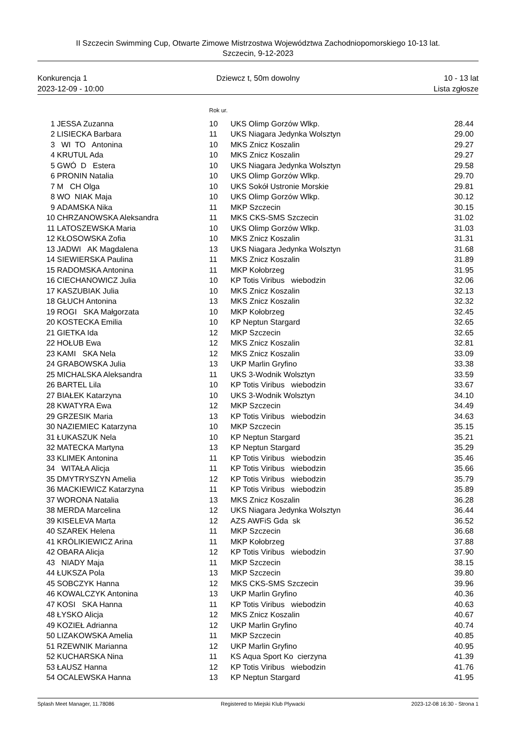II Szczecin Swimming Cup, Otwarte Zimowe Mistrzostwa Województwa Zachodniopomorskiego 10-13 lat.
Szczecin, 9-12-2023
Konkurencja 1
2023-12-09 - 10:00
Dziewcz t, 50m dowolny 10 - 13 lat
Lista zgłosze
Rok ur.
| 1 | JESSA Zuzanna | 10 | UKS Olimp Gorzów Wlkp. | 28.44 |
| 2 | LISIECKA Barbara | 11 | UKS Niagara Jedynka Wolsztyn | 29.00 |
| 3 | WI TO Antonina | 10 | MKS Znicz Koszalin | 29.27 |
| 4 | KRUTUL Ada | 10 | MKS Znicz Koszalin | 29.27 |
| 5 | GWÓ D Estera | 10 | UKS Niagara Jedynka Wolsztyn | 29.58 |
| 6 | PRONIN Natalia | 10 | UKS Olimp Gorzów Wlkp. | 29.70 |
| 7 | M CH Olga | 10 | UKS Sokół Ustronie Morskie | 29.81 |
| 8 | WO NIAK Maja | 10 | UKS Olimp Gorzów Wlkp. | 30.12 |
| 9 | ADAMSKA Nika | 11 | MKP Szczecin | 30.15 |
| 10 | CHRZANOWSKA Aleksandra | 11 | MKS CKS-SMS Szczecin | 31.02 |
| 11 | LATOSZEWSKA Maria | 10 | UKS Olimp Gorzów Wlkp. | 31.03 |
| 12 | KŁOSOWSKA Zofia | 10 | MKS Znicz Koszalin | 31.31 |
| 13 | JADWI AK Magdalena | 13 | UKS Niagara Jedynka Wolsztyn | 31.68 |
| 14 | SIEWIERSKA Paulina | 11 | MKS Znicz Koszalin | 31.89 |
| 15 | RADOMSKA Antonina | 11 | MKP Kołobrzeg | 31.95 |
| 16 | CIECHANOWICZ Julia | 10 | KP Totis Viribus wiebodzin | 32.06 |
| 17 | KASZUBIAK Julia | 10 | MKS Znicz Koszalin | 32.13 |
| 18 | GŁUCH Antonina | 13 | MKS Znicz Koszalin | 32.32 |
| 19 | ROGI SKA Małgorzata | 10 | MKP Kołobrzeg | 32.45 |
| 20 | KOSTECKA Emilia | 10 | KP Neptun Stargard | 32.65 |
| 21 | GIETKA Ida | 12 | MKP Szczecin | 32.65 |
| 22 | HOŁUB Ewa | 12 | MKS Znicz Koszalin | 32.81 |
| 23 | KAMI SKA Nela | 12 | MKS Znicz Koszalin | 33.09 |
| 24 | GRABOWSKA Julia | 13 | UKP Marlin Gryfino | 33.38 |
| 25 | MICHALSKA Aleksandra | 11 | UKS 3-Wodnik Wolsztyn | 33.59 |
| 26 | BARTEL Lila | 10 | KP Totis Viribus wiebodzin | 33.67 |
| 27 | BIAŁEK Katarzyna | 10 | UKS 3-Wodnik Wolsztyn | 34.10 |
| 28 | KWATYRA Ewa | 12 | MKP Szczecin | 34.49 |
| 29 | GRZESIK Maria | 13 | KP Totis Viribus wiebodzin | 34.63 |
| 30 | NAZIEMIEC Katarzyna | 10 | MKP Szczecin | 35.15 |
| 31 | ŁUKASZUK Nela | 10 | KP Neptun Stargard | 35.21 |
| 32 | MATECKA Martyna | 13 | KP Neptun Stargard | 35.29 |
| 33 | KLIMEK Antonina | 11 | KP Totis Viribus wiebodzin | 35.46 |
| 34 | WITAŁA Alicja | 11 | KP Totis Viribus wiebodzin | 35.66 |
| 35 | DMYTRYSZYN Amelia | 12 | KP Totis Viribus wiebodzin | 35.79 |
| 36 | MACKIEWICZ Katarzyna | 11 | KP Totis Viribus wiebodzin | 35.89 |
| 37 | WORONA Natalia | 13 | MKS Znicz Koszalin | 36.28 |
| 38 | MERDA Marcelina | 12 | UKS Niagara Jedynka Wolsztyn | 36.44 |
| 39 | KISELEVA Marta | 12 | AZS AWFiS Gda sk | 36.52 |
| 40 | SZAREK Helena | 11 | MKP Szczecin | 36.68 |
| 41 | KRÓLIKIEWICZ Arina | 11 | MKP Kołobrzeg | 37.88 |
| 42 | OBARA Alicja | 12 | KP Totis Viribus wiebodzin | 37.90 |
| 43 | NIADY Maja | 11 | MKP Szczecin | 38.15 |
| 44 | ŁUKSZA Pola | 13 | MKP Szczecin | 39.80 |
| 45 | SOBCZYK Hanna | 12 | MKS CKS-SMS Szczecin | 39.96 |
| 46 | KOWALCZYK Antonina | 13 | UKP Marlin Gryfino | 40.36 |
| 47 | KOSI SKA Hanna | 11 | KP Totis Viribus wiebodzin | 40.63 |
| 48 | ŁYSKO Alicja | 12 | MKS Znicz Koszalin | 40.67 |
| 49 | KOZIEŁ Adrianna | 12 | UKP Marlin Gryfino | 40.74 |
| 50 | LIZAKOWSKA Amelia | 11 | MKP Szczecin | 40.85 |
| 51 | RZEWNIK Marianna | 12 | UKP Marlin Gryfino | 40.95 |
| 52 | KUCHARSKA Nina | 11 | KS Aqua Sport Ko cierzyna | 41.39 |
| 53 | ŁAUSZ Hanna | 12 | KP Totis Viribus wiebodzin | 41.76 |
| 54 | OCALEWSKA Hanna | 13 | KP Neptun Stargard | 41.95 |
Splash Meet Manager, 11.78086 Registered to Miejski Klub Plywacki 2023-12-08 16:30 - Strona 1